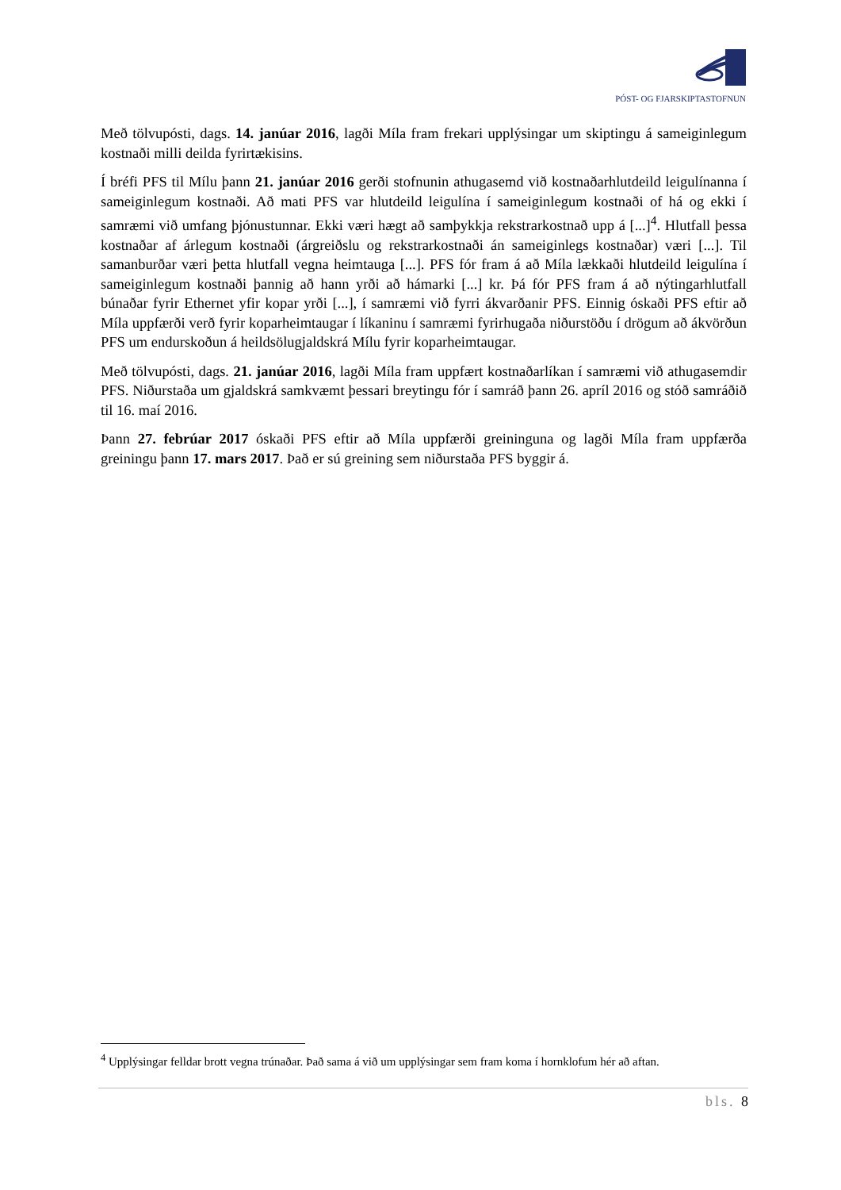PÓST- OG FJARSKIPTASTOFNUN
Með tölvupósti, dags. 14. janúar 2016, lagði Míla fram frekari upplýsingar um skiptingu á sameiginlegum kostnaði milli deilda fyrirtækisins.
Í bréfi PFS til Mílu þann 21. janúar 2016 gerði stofnunin athugasemd við kostnaðarhlutdeild leigulínanna í sameiginlegum kostnaði. Að mati PFS var hlutdeild leigulína í sameiginlegum kostnaði of há og ekki í samræmi við umfang þjónustunnar. Ekki væri hægt að samþykkja rekstrarkostnað upp á [...]<sup>4</sup>. Hlutfall þessa kostnaðar af árlegum kostnaði (árgreiðslu og rekstrarkostnaði án sameiginlegs kostnaðar) væri [...]. Til samanburðar væri þetta hlutfall vegna heimtauga [...]. PFS fór fram á að Míla lækkaði hlutdeild leigulína í sameiginlegum kostnaði þannig að hann yrði að hámarki [...] kr. Þá fór PFS fram á að nýtingarhlutfall búnaðar fyrir Ethernet yfir kopar yrði [...], í samræmi við fyrri ákvarðanir PFS. Einnig óskaði PFS eftir að Míla uppfærði verð fyrir koparheimtaugar í líkaninu í samræmi fyrirhugaða niðurstöðu í drögum að ákvörðun PFS um endurskoðun á heildsölugjaldskrá Mílu fyrir koparheimtaugar.
Með tölvupósti, dags. 21. janúar 2016, lagði Míla fram uppfært kostnaðarlíkan í samræmi við athugasemdir PFS. Niðurstaða um gjaldskrá samkvæmt þessari breytingu fór í samráð þann 26. apríl 2016 og stóð samráðið til 16. maí 2016.
Þann 27. febrúar 2017 óskaði PFS eftir að Míla uppfærði greininguna og lagði Míla fram uppfærða greiningu þann 17. mars 2017. Það er sú greining sem niðurstaða PFS byggir á.
<sup>4</sup> Upplýsingar felldar brott vegna trúnaðar. Það sama á við um upplýsingar sem fram koma í hornklofum hér að aftan.
bls. 8